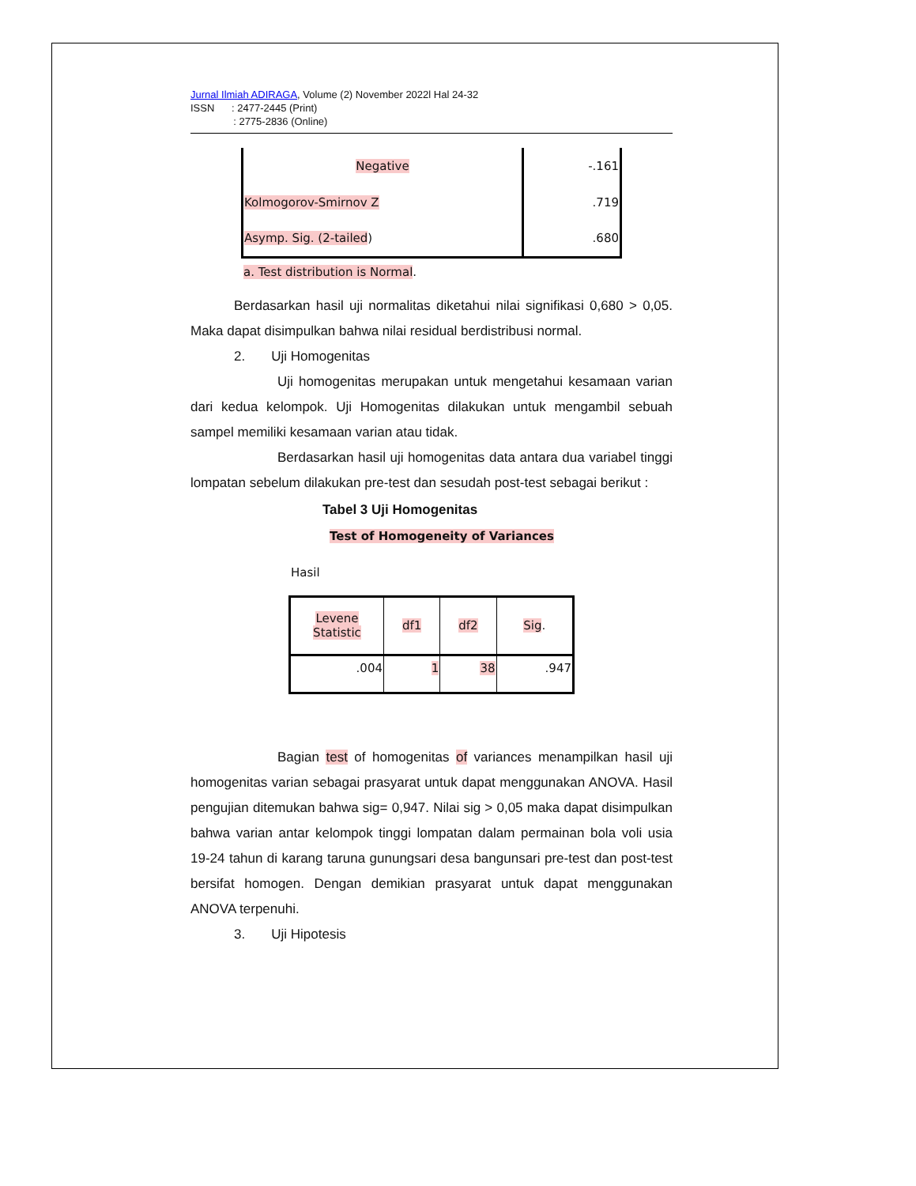Jurnal Ilmiah ADIRAGA, Volume (2) November 2022l Hal 24-32
ISSN : 2477-2445 (Print)
: 2775-2836 (Online)
| Negative | -.161 |
| Kolmogorov-Smirnov Z | .719 |
| Asymp. Sig. (2-tailed ) | .680 |
a. Test distribution is Normal.
Berdasarkan hasil uji normalitas diketahui nilai signifikasi 0,680 > 0,05. Maka dapat disimpulkan bahwa nilai residual berdistribusi normal.
2. Uji Homogenitas
Uji homogenitas merupakan untuk mengetahui kesamaan varian dari kedua kelompok. Uji Homogenitas dilakukan untuk mengambil sebuah sampel memiliki kesamaan varian atau tidak.
Berdasarkan hasil uji homogenitas data antara dua variabel tinggi lompatan sebelum dilakukan pre-test dan sesudah post-test sebagai berikut :
Tabel 3 Uji Homogenitas
Test of Homogeneity of Variances
Hasil
| Levene Statistic | df1 | df2 | Sig . |
| --- | --- | --- | --- |
| .004 | 1 | 38 | .947 |
Bagian test of homogenitas of variances menampilkan hasil uji homogenitas varian sebagai prasyarat untuk dapat menggunakan ANOVA. Hasil pengujian ditemukan bahwa sig= 0,947. Nilai sig > 0,05 maka dapat disimpulkan bahwa varian antar kelompok tinggi lompatan dalam permainan bola voli usia 19-24 tahun di karang taruna gunungsari desa bangunsari pre-test dan post-test bersifat homogen. Dengan demikian prasyarat untuk dapat menggunakan ANOVA terpenuhi.
3. Uji Hipotesis